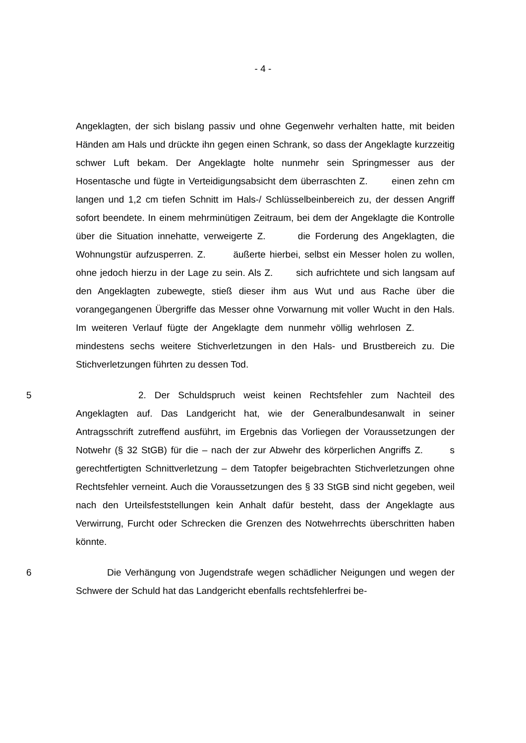- 4 -
Angeklagten, der sich bislang passiv und ohne Gegenwehr verhalten hatte, mit beiden Händen am Hals und drückte ihn gegen einen Schrank, so dass der Angeklagte kurzzeitig schwer Luft bekam. Der Angeklagte holte nunmehr sein Springmesser aus der Hosentasche und fügte in Verteidigungsabsicht dem überraschten Z. einen zehn cm langen und 1,2 cm tiefen Schnitt im Hals-/ Schlüsselbeinbereich zu, der dessen Angriff sofort beendete. In einem mehrminütigen Zeitraum, bei dem der Angeklagte die Kontrolle über die Situation innehatte, verweigerte Z. die Forderung des Angeklagten, die Wohnungstür aufzusperren. Z. äußerte hierbei, selbst ein Messer holen zu wollen, ohne jedoch hierzu in der Lage zu sein. Als Z. sich aufrichtete und sich langsam auf den Angeklagten zubewegte, stieß dieser ihm aus Wut und aus Rache über die vorangegangenen Übergriffe das Messer ohne Vorwarnung mit voller Wucht in den Hals. Im weiteren Verlauf fügte der Angeklagte dem nunmehr völlig wehrlosen Z. mindestens sechs weitere Stichverletzungen in den Hals- und Brustbereich zu. Die Stichverletzungen führten zu dessen Tod.
5 2. Der Schuldspruch weist keinen Rechtsfehler zum Nachteil des Angeklagten auf. Das Landgericht hat, wie der Generalbundesanwalt in seiner Antragsschrift zutreffend ausführt, im Ergebnis das Vorliegen der Voraussetzungen der Notwehr (§ 32 StGB) für die – nach der zur Abwehr des körperlichen Angriffs Z. s gerechtfertigten Schnittverletzung – dem Tatopfer beigebrachten Stichverletzungen ohne Rechtsfehler verneint. Auch die Voraussetzungen des § 33 StGB sind nicht gegeben, weil nach den Urteilsfeststellungen kein Anhalt dafür besteht, dass der Angeklagte aus Verwirrung, Furcht oder Schrecken die Grenzen des Notwehrrechts überschritten haben könnte.
6 Die Verhängung von Jugendstrafe wegen schädlicher Neigungen und wegen der Schwere der Schuld hat das Landgericht ebenfalls rechtsfehlerfrei be-